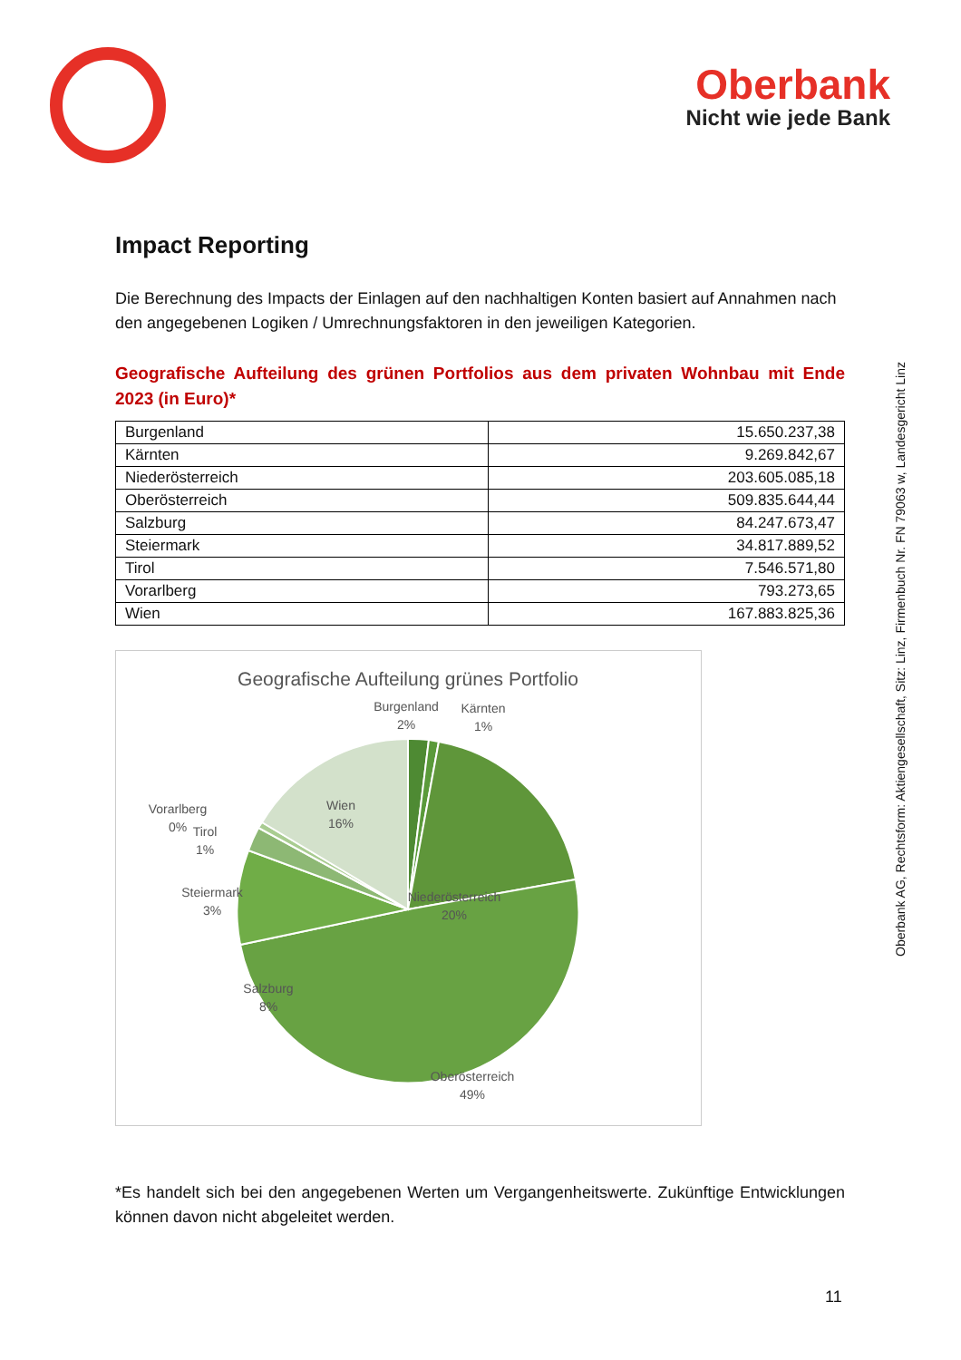Oberbank
Nicht wie jede Bank
Oberbank AG, Rechtsform: Aktiengesellschaft, Sitz: Linz, Firmenbuch Nr. FN 79063 w, Landesgericht Linz
Impact Reporting
Die Berechnung des Impacts der Einlagen auf den nachhaltigen Konten basiert auf Annahmen nach den angegebenen Logiken / Umrechnungsfaktoren in den jeweiligen Kategorien.
Geografische Aufteilung des grünen Portfolios aus dem privaten Wohnbau mit Ende 2023 (in Euro)*
| Burgenland | 15.650.237,38 |
| Kärnten | 9.269.842,67 |
| Niederösterreich | 203.605.085,18 |
| Oberösterreich | 509.835.644,44 |
| Salzburg | 84.247.673,47 |
| Steiermark | 34.817.889,52 |
| Tirol | 7.546.571,80 |
| Vorarlberg | 793.273,65 |
| Wien | 167.883.825,36 |
Geografische Aufteilung grünes Portfolio
Burgenland
2%
Kärnten
1%
Niederösterreich
20%
Oberösterreich
49%
Salzburg
8%
Steiermark
3%
Tirol
1%
Vorarlberg
0%
Wien
16%
*Es handelt sich bei den angegebenen Werten um Vergangenheitswerte. Zukünftige Entwicklungen können davon nicht abgeleitet werden.
11